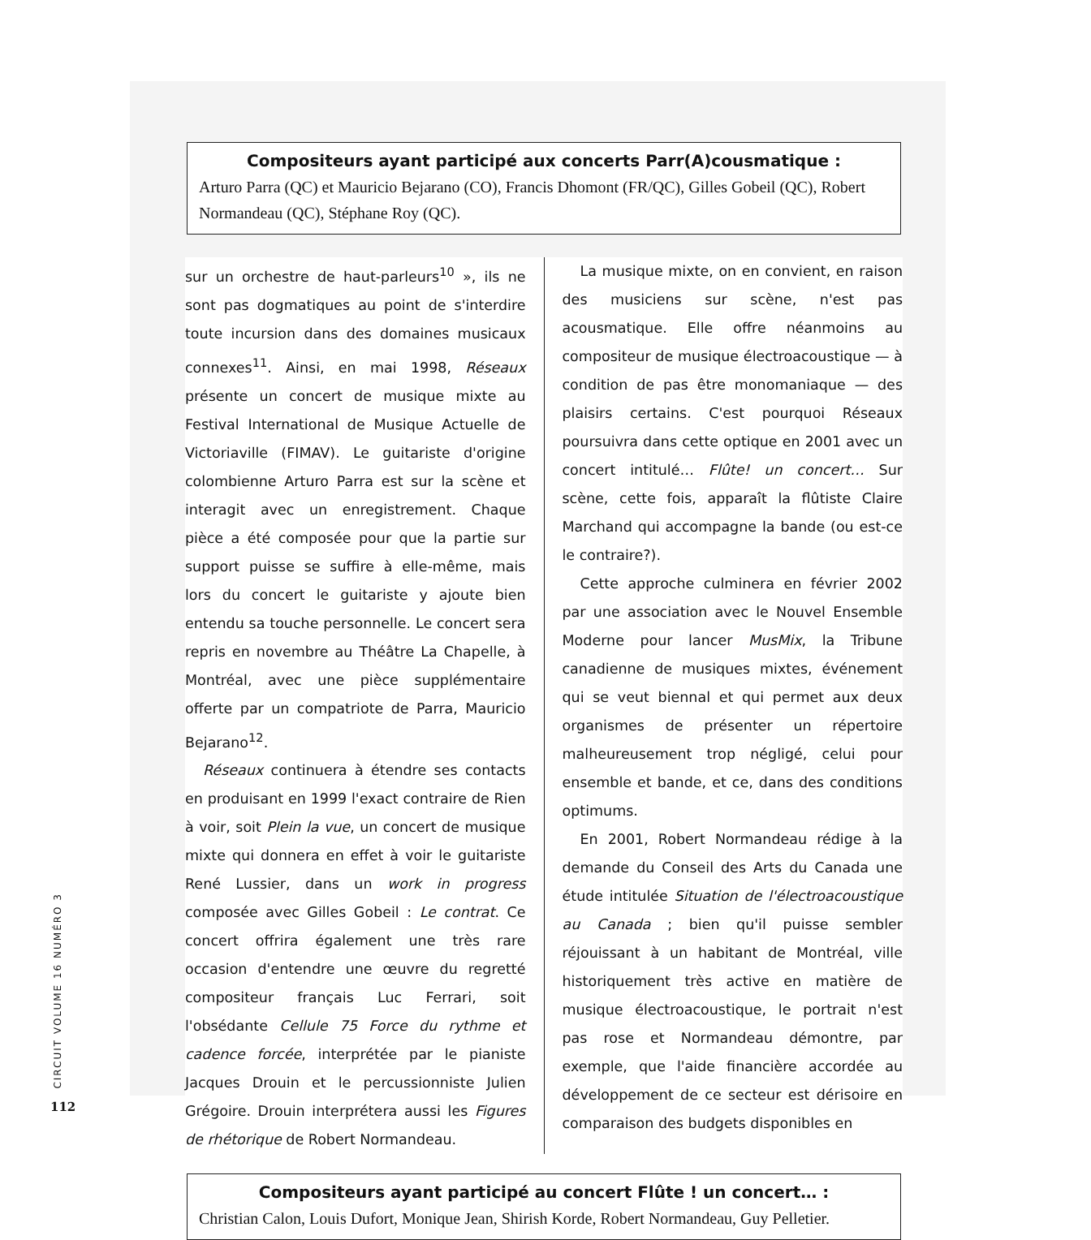Compositeurs ayant participé aux concerts Parr(A)cousmatique :
Arturo Parra (QC) et Mauricio Bejarano (CO), Francis Dhomont (FR/QC), Gilles Gobeil (QC), Robert Normandeau (QC), Stéphane Roy (QC).
sur un orchestre de haut-parleurs<sup>10</sup> », ils ne sont pas dogmatiques au point de s'interdire toute incursion dans des domaines musicaux connexes<sup>11</sup>. Ainsi, en mai 1998, Réseaux présente un concert de musique mixte au Festival International de Musique Actuelle de Victoriaville (FIMAV). Le guitariste d'origine colombienne Arturo Parra est sur la scène et interagit avec un enregistrement. Chaque pièce a été composée pour que la partie sur support puisse se suffire à elle-même, mais lors du concert le guitariste y ajoute bien entendu sa touche personnelle. Le concert sera repris en novembre au Théâtre La Chapelle, à Montréal, avec une pièce supplémentaire offerte par un compatriote de Parra, Mauricio Bejarano<sup>12</sup>.
Réseaux continuera à étendre ses contacts en produisant en 1999 l'exact contraire de Rien à voir, soit Plein la vue, un concert de musique mixte qui donnera en effet à voir le guitariste René Lussier, dans un work in progress composée avec Gilles Gobeil : Le contrat. Ce concert offrira également une très rare occasion d'entendre une œuvre du regretté compositeur français Luc Ferrari, soit l'obsédante Cellule 75 Force du rythme et cadence forcée, interprétée par le pianiste Jacques Drouin et le percussionniste Julien Grégoire. Drouin interprétera aussi les Figures de rhétorique de Robert Normandeau.
La musique mixte, on en convient, en raison des musiciens sur scène, n'est pas acousmatique. Elle offre néanmoins au compositeur de musique électroacoustique — à condition de pas être monomaniaque — des plaisirs certains. C'est pourquoi Réseaux poursuivra dans cette optique en 2001 avec un concert intitulé… Flûte! un concert… Sur scène, cette fois, apparaît la flûtiste Claire Marchand qui accompagne la bande (ou est-ce le contraire?).
Cette approche culminera en février 2002 par une association avec le Nouvel Ensemble Moderne pour lancer MusMix, la Tribune canadienne de musiques mixtes, événement qui se veut biennal et qui permet aux deux organismes de présenter un répertoire malheureusement trop négligé, celui pour ensemble et bande, et ce, dans des conditions optimums.
En 2001, Robert Normandeau rédige à la demande du Conseil des Arts du Canada une étude intitulée Situation de l'électroacoustique au Canada ; bien qu'il puisse sembler réjouissant à un habitant de Montréal, ville historiquement très active en matière de musique électroacoustique, le portrait n'est pas rose et Normandeau démontre, par exemple, que l'aide financière accordée au développement de ce secteur est dérisoire en comparaison des budgets disponibles en
Compositeurs ayant participé au concert Flûte ! un concert… :
Christian Calon, Louis Dufort, Monique Jean, Shirish Korde, Robert Normandeau, Guy Pelletier.
CIRCUIT VOLUME 16 NUMÉRO 3
112